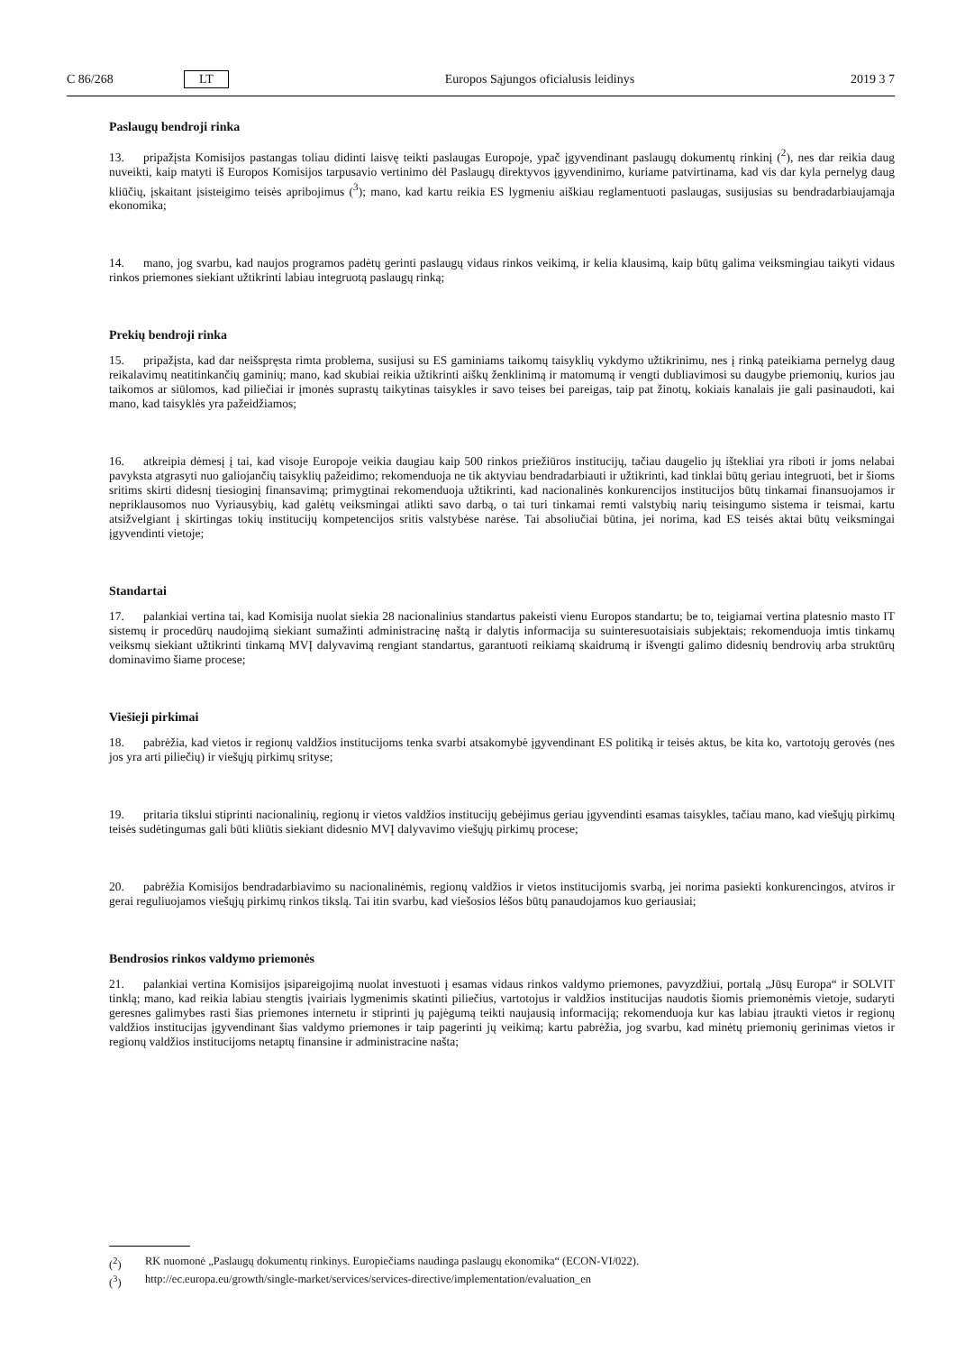C 86/268 LT Europos Sąjungos oficialusis leidinys 2019 3 7
Paslaugų bendroji rinka
13. pripažįsta Komisijos pastangas toliau didinti laisvę teikti paslaugas Europoje, ypač įgyvendinant paslaugų dokumentų rinkinį (<sup>2</sup>), nes dar reikia daug nuveikti, kaip matyti iš Europos Komisijos tarpusavio vertinimo dėl Paslaugų direktyvos įgyvendinimo, kuriame patvirtinama, kad vis dar kyla pernelyg daug kliūčių, įskaitant įsisteigimo teisės apribojimus (<sup>3</sup>); mano, kad kartu reikia ES lygmeniu aiškiau reglamentuoti paslaugas, susijusias su bendradarbiaujamąja ekonomika;
14. mano, jog svarbu, kad naujos programos padėtų gerinti paslaugų vidaus rinkos veikimą, ir kelia klausimą, kaip būtų galima veiksmingiau taikyti vidaus rinkos priemones siekiant užtikrinti labiau integruotą paslaugų rinką;
Prekių bendroji rinka
15. pripažįsta, kad dar neišspręsta rimta problema, susijusi su ES gaminiams taikomų taisyklių vykdymo užtikrinimu, nes į rinką pateikiama pernelyg daug reikalavimų neatitinkančių gaminių; mano, kad skubiai reikia užtikrinti aiškų ženklinimą ir matomumą ir vengti dubliavimosi su daugybe priemonių, kurios jau taikomos ar siūlomos, kad piliečiai ir įmonės suprastų taikytinas taisykles ir savo teises bei pareigas, taip pat žinotų, kokiais kanalais jie gali pasinaudoti, kai mano, kad taisyklės yra pažeidžiamos;
16. atkreipia dėmesį į tai, kad visoje Europoje veikia daugiau kaip 500 rinkos priežiūros institucijų, tačiau daugelio jų ištekliai yra riboti ir joms nelabai pavyksta atgrasyti nuo galiojančių taisyklių pažeidimo; rekomenduoja ne tik aktyviau bendradarbiauti ir užtikrinti, kad tinklai būtų geriau integruoti, bet ir šioms sritims skirti didesnį tiesioginį finansavimą; primygtinai rekomenduoja užtikrinti, kad nacionalinės konkurencijos institucijos būtų tinkamai finansuojamos ir nepriklausomos nuo Vyriausybių, kad galėtų veiksmingai atlikti savo darbą, o tai turi tinkamai remti valstybių narių teisingumo sistema ir teismai, kartu atsižvelgiant į skirtingas tokių institucijų kompetencijos sritis valstybėse narėse. Tai absoliučiai būtina, jei norima, kad ES teisės aktai būtų veiksmingai įgyvendinti vietoje;
Standartai
17. palankiai vertina tai, kad Komisija nuolat siekia 28 nacionalinius standartus pakeisti vienu Europos standartu; be to, teigiamai vertina platesnio masto IT sistemų ir procedūrų naudojimą siekiant sumažinti administracinę naštą ir dalytis informacija su suinteresuotaisiais subjektais; rekomenduoja imtis tinkamų veiksmų siekiant užtikrinti tinkamą MVĮ dalyvavimą rengiant standartus, garantuoti reikiamą skaidrumą ir išvengti galimo didesnių bendrovių arba struktūrų dominavimo šiame procese;
Viešieji pirkimai
18. pabrėžia, kad vietos ir regionų valdžios institucijoms tenka svarbi atsakomybė įgyvendinant ES politiką ir teisės aktus, be kita ko, vartotojų gerovės (nes jos yra arti piliečių) ir viešųjų pirkimų srityse;
19. pritaria tikslui stiprinti nacionalinių, regionų ir vietos valdžios institucijų gebėjimus geriau įgyvendinti esamas taisykles, tačiau mano, kad viešųjų pirkimų teisės sudėtingumas gali būti kliūtis siekiant didesnio MVĮ dalyvavimo viešųjų pirkimų procese;
20. pabrėžia Komisijos bendradarbiavimo su nacionalinėmis, regionų valdžios ir vietos institucijomis svarbą, jei norima pasiekti konkurencingos, atviros ir gerai reguliuojamos viešųjų pirkimų rinkos tikslą. Tai itin svarbu, kad viešosios lėšos būtų panaudojamos kuo geriausiai;
Bendrosios rinkos valdymo priemonės
21. palankiai vertina Komisijos įsipareigojimą nuolat investuoti į esamas vidaus rinkos valdymo priemones, pavyzdžiui, portalą „Jūsų Europa“ ir SOLVIT tinklą; mano, kad reikia labiau stengtis įvairiais lygmenimis skatinti piliečius, vartotojus ir valdžios institucijas naudotis šiomis priemonėmis vietoje, sudaryti geresnes galimybes rasti šias priemones internetu ir stiprinti jų pajėgumą teikti naujausią informaciją; rekomenduoja kur kas labiau įtraukti vietos ir regionų valdžios institucijas įgyvendinant šias valdymo priemones ir taip pagerinti jų veikimą; kartu pabrėžia, jog svarbu, kad minėtų priemonių gerinimas vietos ir regionų valdžios institucijoms netaptų finansine ir administracine našta;
(<sup>2</sup>) RK nuomonė „Paslaugų dokumentų rinkinys. Europiečiams naudinga paslaugų ekonomika“ (ECON-VI/022).
(<sup>3</sup>) http://ec.europa.eu/growth/single-market/services/services-directive/implementation/evaluation_en